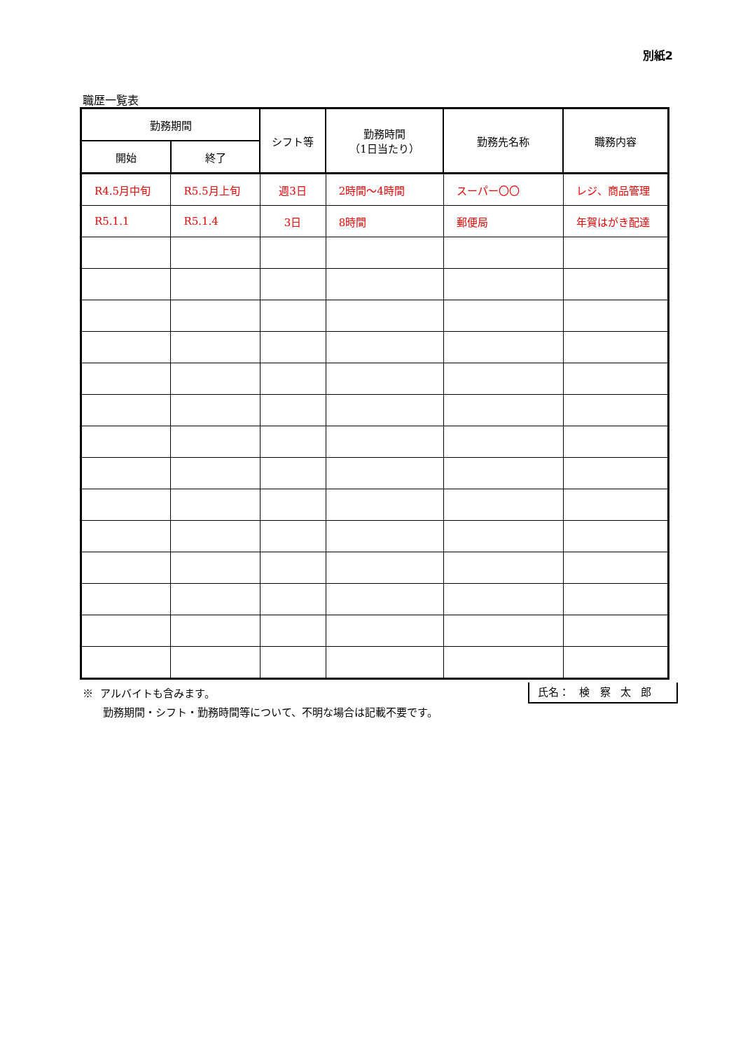別紙2
職歴一覧表
| 勤務期間 | | シフト等 | 勤務時間 （1日当たり） | 勤務先名称 | 職務内容 |
| --- | --- | --- | --- | --- | --- |
| 開始 | 終了 | | | | |
| R4.5月中旬 | R5.5月上旬 | 週3日 | 2時間～4時間 | スーパー〇〇 | レジ、商品管理 |
| R5.1.1 | R5.1.4 | 3日 | 8時間 | 郵便局 | 年賀はがき配達 |
※ アルバイトも含みます。
勤務期間・シフト・勤務時間等について、不明な場合は記載不要です。
氏名： 検 察 太 郎